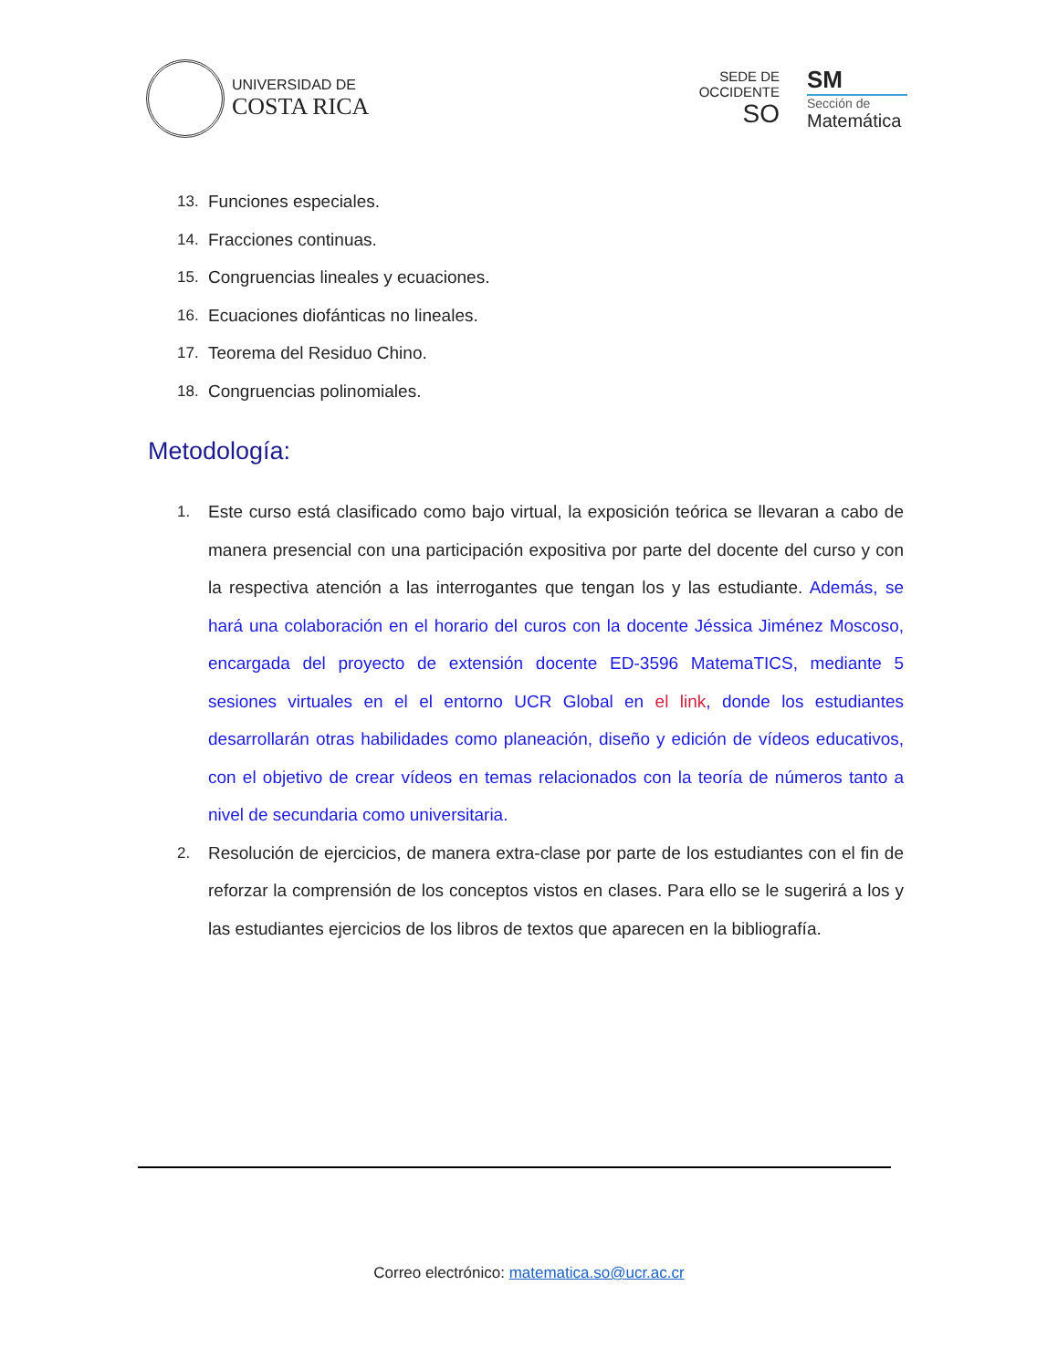UNIVERSIDAD DE
COSTA RICA
SEDE DE
OCCIDENTE
SO
SM
Sección de
Matemática
13. Funciones especiales.
14. Fracciones continuas.
15. Congruencias lineales y ecuaciones.
16. Ecuaciones diofánticas no lineales.
17. Teorema del Residuo Chino.
18. Congruencias polinomiales.
Metodología:
1. Este curso está clasificado como bajo virtual, la exposición teórica se llevaran a cabo de manera presencial con una participación expositiva por parte del docente del curso y con la respectiva atención a las interrogantes que tengan los y las estudiante. Además, se hará una colaboración en el horario del curos con la docente Jéssica Jiménez Moscoso, encargada del proyecto de extensión docente ED-3596 MatemaTICS, mediante 5 sesiones virtuales en el el entorno UCR Global en el link, donde los estudiantes desarrollarán otras habilidades como planeación, diseño y edición de vídeos educativos, con el objetivo de crear vídeos en temas relacionados con la teoría de números tanto a nivel de secundaria como universitaria.
2. Resolución de ejercicios, de manera extra-clase por parte de los estudiantes con el fin de reforzar la comprensión de los conceptos vistos en clases. Para ello se le sugerirá a los y las estudiantes ejercicios de los libros de textos que aparecen en la bibliografía.
Correo electrónico: matematica.so@ucr.ac.cr